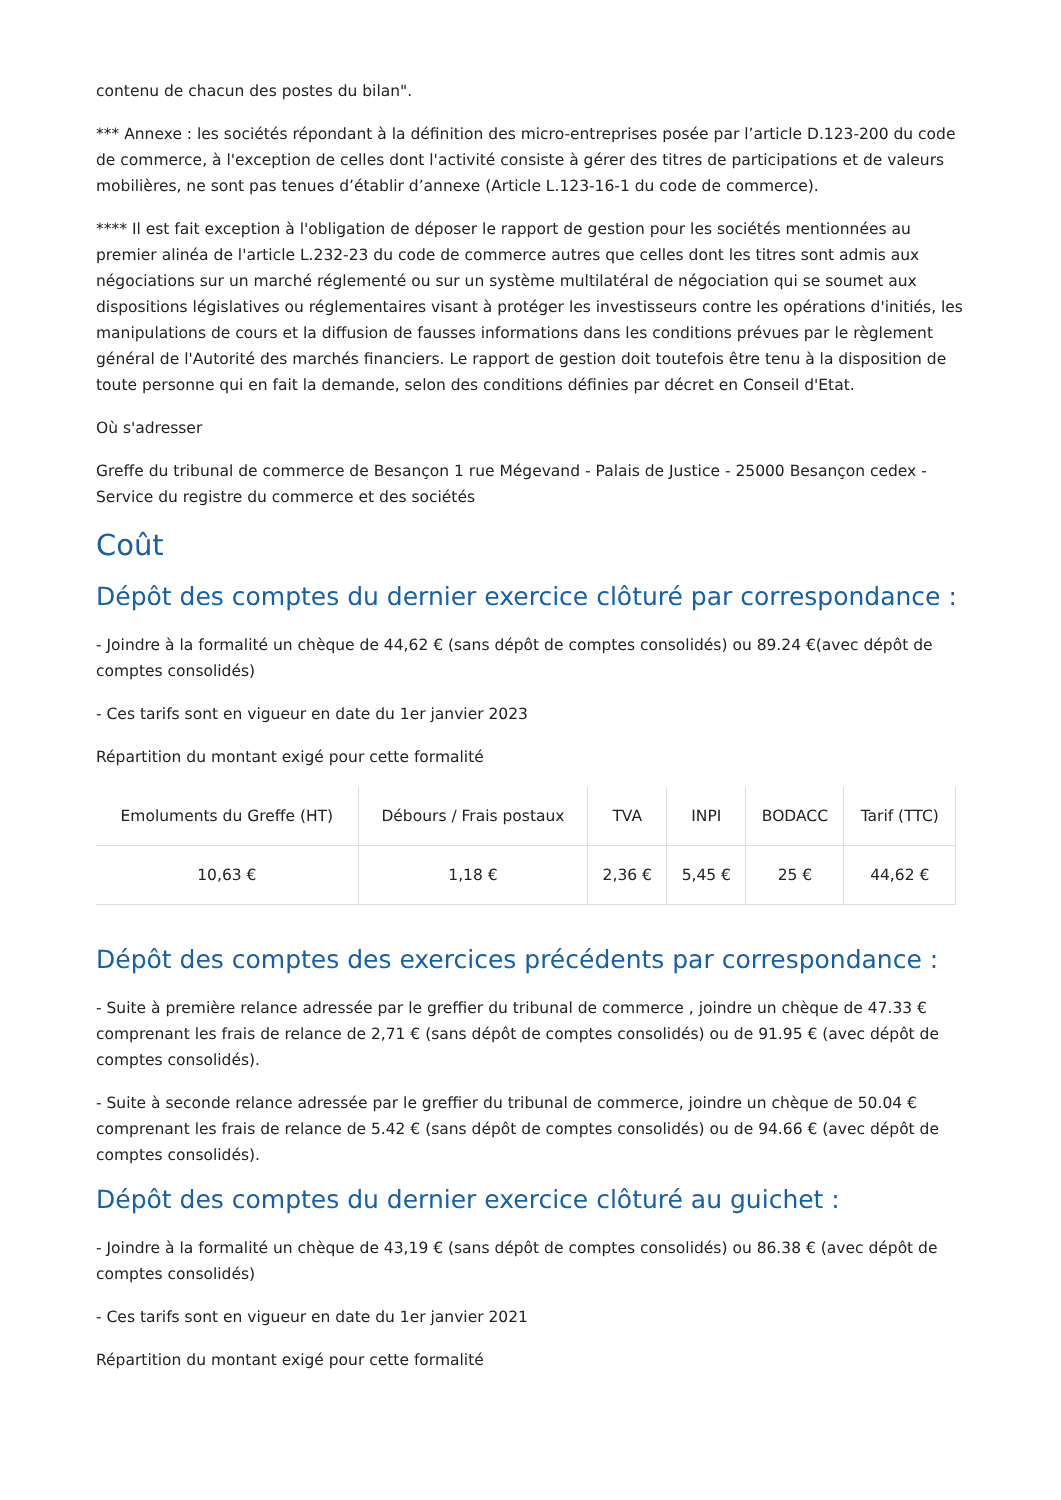contenu de chacun des postes du bilan".
*** Annexe : les sociétés répondant à la définition des micro-entreprises posée par l’article D.123-200 du code de commerce, à l'exception de celles dont l'activité consiste à gérer des titres de participations et de valeurs mobilières, ne sont pas tenues d’établir d’annexe (Article L.123-16-1 du code de commerce).
**** Il est fait exception à l'obligation de déposer le rapport de gestion pour les sociétés mentionnées au premier alinéa de l'article L.232-23 du code de commerce autres que celles dont les titres sont admis aux négociations sur un marché réglementé ou sur un système multilatéral de négociation qui se soumet aux dispositions législatives ou réglementaires visant à protéger les investisseurs contre les opérations d'initiés, les manipulations de cours et la diffusion de fausses informations dans les conditions prévues par le règlement général de l'Autorité des marchés financiers. Le rapport de gestion doit toutefois être tenu à la disposition de toute personne qui en fait la demande, selon des conditions définies par décret en Conseil d'Etat.
Où s'adresser
Greffe du tribunal de commerce de Besançon 1 rue Mégevand - Palais de Justice - 25000 Besançon cedex - Service du registre du commerce et des sociétés
Coût
Dépôt des comptes du dernier exercice clôturé par correspondance :
- Joindre à la formalité un chèque de 44,62 € (sans dépôt de comptes consolidés) ou 89.24 €(avec dépôt de comptes consolidés)
- Ces tarifs sont en vigueur en date du 1er janvier 2023
Répartition du montant exigé pour cette formalité
| Emoluments du Greffe (HT) | Débours / Frais postaux | TVA | INPI | BODACC | Tarif (TTC) |
| --- | --- | --- | --- | --- | --- |
| 10,63 € | 1,18 € | 2,36 € | 5,45 € | 25 € | 44,62 € |
Dépôt des comptes des exercices précédents par correspondance :
- Suite à première relance adressée par le greffier du tribunal de commerce , joindre un chèque de 47.33 € comprenant les frais de relance de 2,71 € (sans dépôt de comptes consolidés) ou de 91.95 € (avec dépôt de comptes consolidés).
- Suite à seconde relance adressée par le greffier du tribunal de commerce, joindre un chèque de 50.04 € comprenant les frais de relance de 5.42 € (sans dépôt de comptes consolidés) ou de 94.66 € (avec dépôt de comptes consolidés).
Dépôt des comptes du dernier exercice clôturé au guichet :
- Joindre à la formalité un chèque de 43,19 € (sans dépôt de comptes consolidés) ou 86.38 € (avec dépôt de comptes consolidés)
- Ces tarifs sont en vigueur en date du 1er janvier 2021
Répartition du montant exigé pour cette formalité